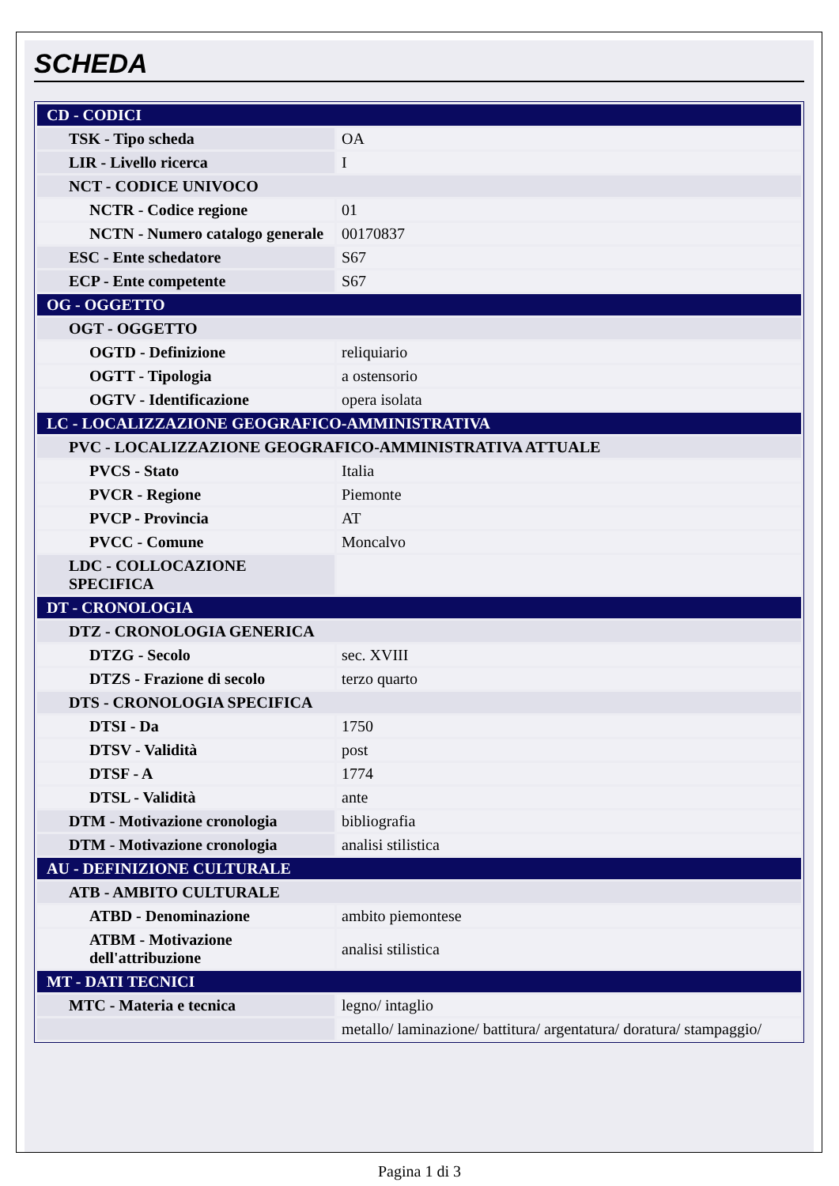SCHEDA
| CD - CODICI | |
| TSK - Tipo scheda | OA |
| LIR - Livello ricerca | I |
| NCT - CODICE UNIVOCO | |
| NCTR - Codice regione | 01 |
| NCTN - Numero catalogo generale | 00170837 |
| ESC - Ente schedatore | S67 |
| ECP - Ente competente | S67 |
| OG - OGGETTO | |
| OGT - OGGETTO | |
| OGTD - Definizione | reliquiario |
| OGTT - Tipologia | a ostensorio |
| OGTV - Identificazione | opera isolata |
| LC - LOCALIZZAZIONE GEOGRAFICO-AMMINISTRATIVA | |
| PVC - LOCALIZZAZIONE GEOGRAFICO-AMMINISTRATIVA ATTUALE | |
| PVCS - Stato | Italia |
| PVCR - Regione | Piemonte |
| PVCP - Provincia | AT |
| PVCC - Comune | Moncalvo |
| LDC - COLLOCAZIONE SPECIFICA | |
| DT - CRONOLOGIA | |
| DTZ - CRONOLOGIA GENERICA | |
| DTZG - Secolo | sec. XVIII |
| DTZS - Frazione di secolo | terzo quarto |
| DTS - CRONOLOGIA SPECIFICA | |
| DTSI - Da | 1750 |
| DTSV - Validità | post |
| DTSF - A | 1774 |
| DTSL - Validità | ante |
| DTM - Motivazione cronologia | bibliografia |
| DTM - Motivazione cronologia | analisi stilistica |
| AU - DEFINIZIONE CULTURALE | |
| ATB - AMBITO CULTURALE | |
| ATBD - Denominazione | ambito piemontese |
| ATBM - Motivazione dell'attribuzione | analisi stilistica |
| MT - DATI TECNICI | |
| MTC - Materia e tecnica | legno/ intaglio |
| | metallo/ laminazione/ battitura/ argentatura/ doratura/ stampaggio/ |
Pagina 1 di 3